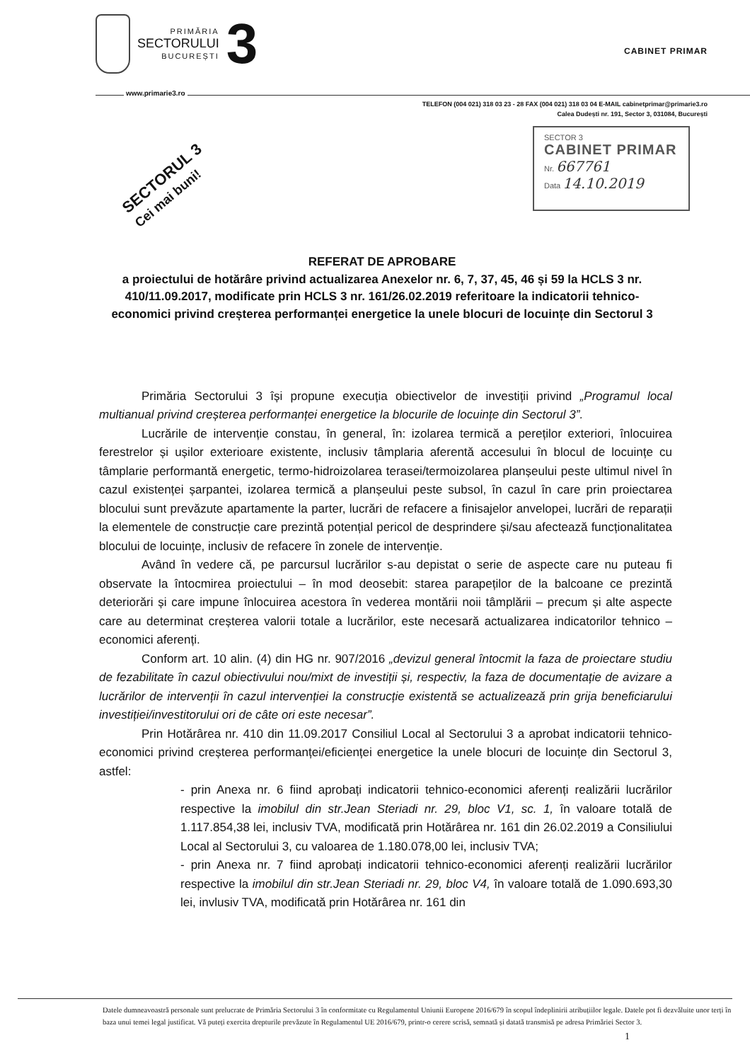PRIMĂRIA
SECTORULUI
BUCUREȘTI
3
CABINET PRIMAR
www.primarie3.ro
TELEFON (004 021) 318 03 23 - 28 FAX (004 021) 318 03 04 E-MAIL cabinetprimar@primarie3.ro
Calea Dudești nr. 191, Sector 3, 031084, București
SECTORUL 3
Cei mai buni!
SECTOR 3
CABINET PRIMAR
Nr. 667761
Data 14.10.2019
REFERAT DE APROBARE
a proiectului de hotărâre privind actualizarea Anexelor nr. 6, 7, 37, 45, 46 și 59 la HCLS 3 nr. 410/11.09.2017, modificate prin HCLS 3 nr. 161/26.02.2019 referitoare la indicatorii tehnico-economici privind creșterea performanței energetice la unele blocuri de locuințe din Sectorul 3
Primăria Sectorului 3 își propune execuția obiectivelor de investiții privind „Programul local multianual privind creșterea performanței energetice la blocurile de locuințe din Sectorul 3”.
Lucrările de intervenție constau, în general, în: izolarea termică a pereților exteriori, înlocuirea ferestrelor și ușilor exterioare existente, inclusiv tâmplaria aferentă accesului în blocul de locuințe cu tâmplarie performantă energetic, termo-hidroizolarea terasei/termoizolarea planșeului peste ultimul nivel în cazul existenței șarpantei, izolarea termică a planșeului peste subsol, în cazul în care prin proiectarea blocului sunt prevăzute apartamente la parter, lucrări de refacere a finisajelor anvelopei, lucrări de reparații la elementele de construcție care prezintă potențial pericol de desprindere și/sau afectează funcționalitatea blocului de locuințe, inclusiv de refacere în zonele de intervenție.
Având în vedere că, pe parcursul lucrărilor s-au depistat o serie de aspecte care nu puteau fi observate la întocmirea proiectului – în mod deosebit: starea parapeților de la balcoane ce prezintă deteriorări și care impune înlocuirea acestora în vederea montării noii tâmplării – precum și alte aspecte care au determinat creșterea valorii totale a lucrărilor, este necesară actualizarea indicatorilor tehnico – economici aferenți.
Conform art. 10 alin. (4) din HG nr. 907/2016 „devizul general întocmit la faza de proiectare studiu de fezabilitate în cazul obiectivului nou/mixt de investiții și, respectiv, la faza de documentație de avizare a lucrărilor de intervenții în cazul intervenției la construcție existentă se actualizează prin grija beneficiarului investiției/investitorului ori de câte ori este necesar”.
Prin Hotărârea nr. 410 din 11.09.2017 Consiliul Local al Sectorului 3 a aprobat indicatorii tehnico-economici privind creșterea performanței/eficienței energetice la unele blocuri de locuințe din Sectorul 3, astfel:
- prin Anexa nr. 6 fiind aprobați indicatorii tehnico-economici aferenți realizării lucrărilor respective la imobilul din str.Jean Steriadi nr. 29, bloc V1, sc. 1, în valoare totală de 1.117.854,38 lei, inclusiv TVA, modificată prin Hotărârea nr. 161 din 26.02.2019 a Consiliului Local al Sectorului 3, cu valoarea de 1.180.078,00 lei, inclusiv TVA;
- prin Anexa nr. 7 fiind aprobați indicatorii tehnico-economici aferenți realizării lucrărilor respective la imobilul din str.Jean Steriadi nr. 29, bloc V4, în valoare totală de 1.090.693,30 lei, invlusiv TVA, modificată prin Hotărârea nr. 161 din
Datele dumneavoastră personale sunt prelucrate de Primăria Sectorului 3 în conformitate cu Regulamentul Uniunii Europene 2016/679 în scopul îndeplinirii atribuțiilor legale. Datele pot fi dezvăluite unor terți în baza unui temei legal justificat. Vă puteți exercita drepturile prevăzute în Regulamentul UE 2016/679, printr-o cerere scrisă, semnată și datată transmisă pe adresa Primăriei Sector 3. 1